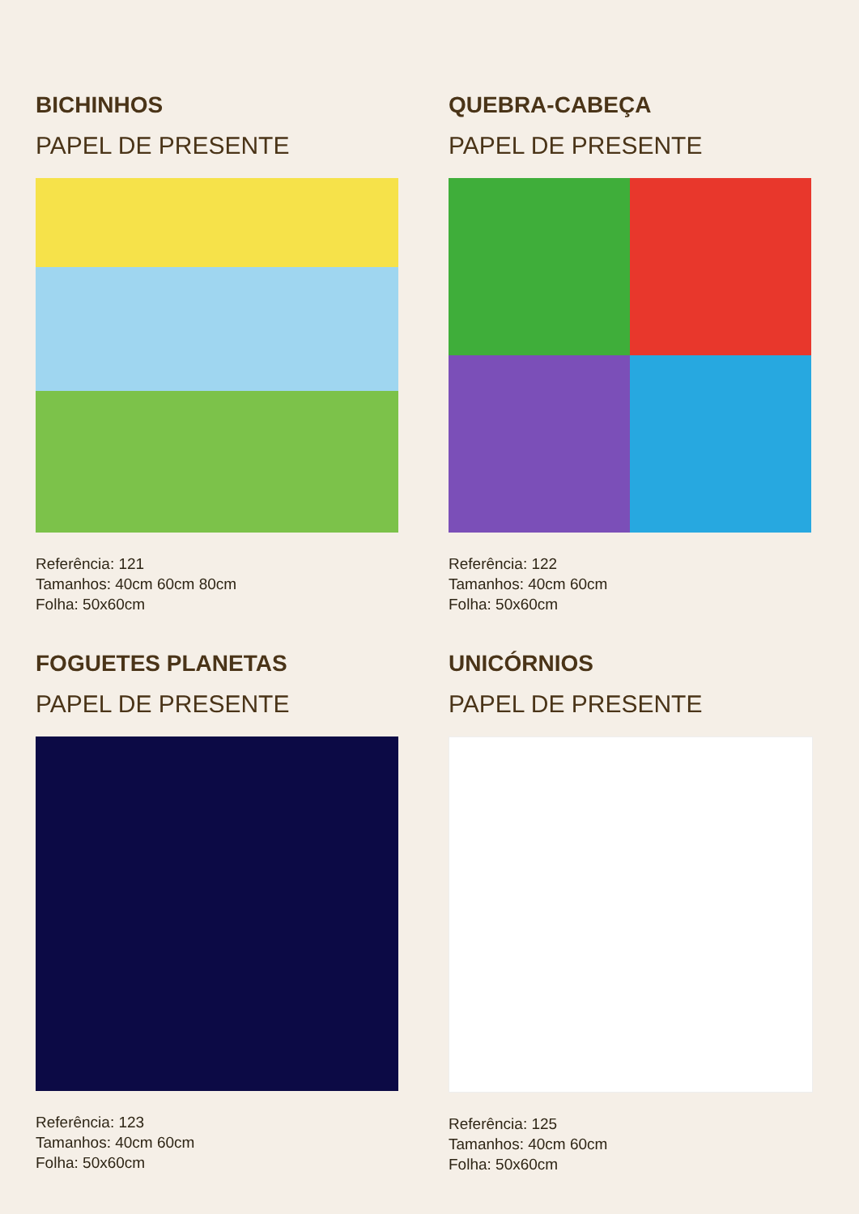BICHINHOS
PAPEL DE PRESENTE
Referência: 121
Tamanhos: 40cm 60cm 80cm
Folha: 50x60cm
QUEBRA-CABEÇA
PAPEL DE PRESENTE
Referência: 122
Tamanhos: 40cm 60cm
Folha: 50x60cm
FOGUETES PLANETAS
PAPEL DE PRESENTE
Referência: 123
Tamanhos: 40cm 60cm
Folha: 50x60cm
UNICÓRNIOS
PAPEL DE PRESENTE
Referência: 125
Tamanhos: 40cm 60cm
Folha: 50x60cm